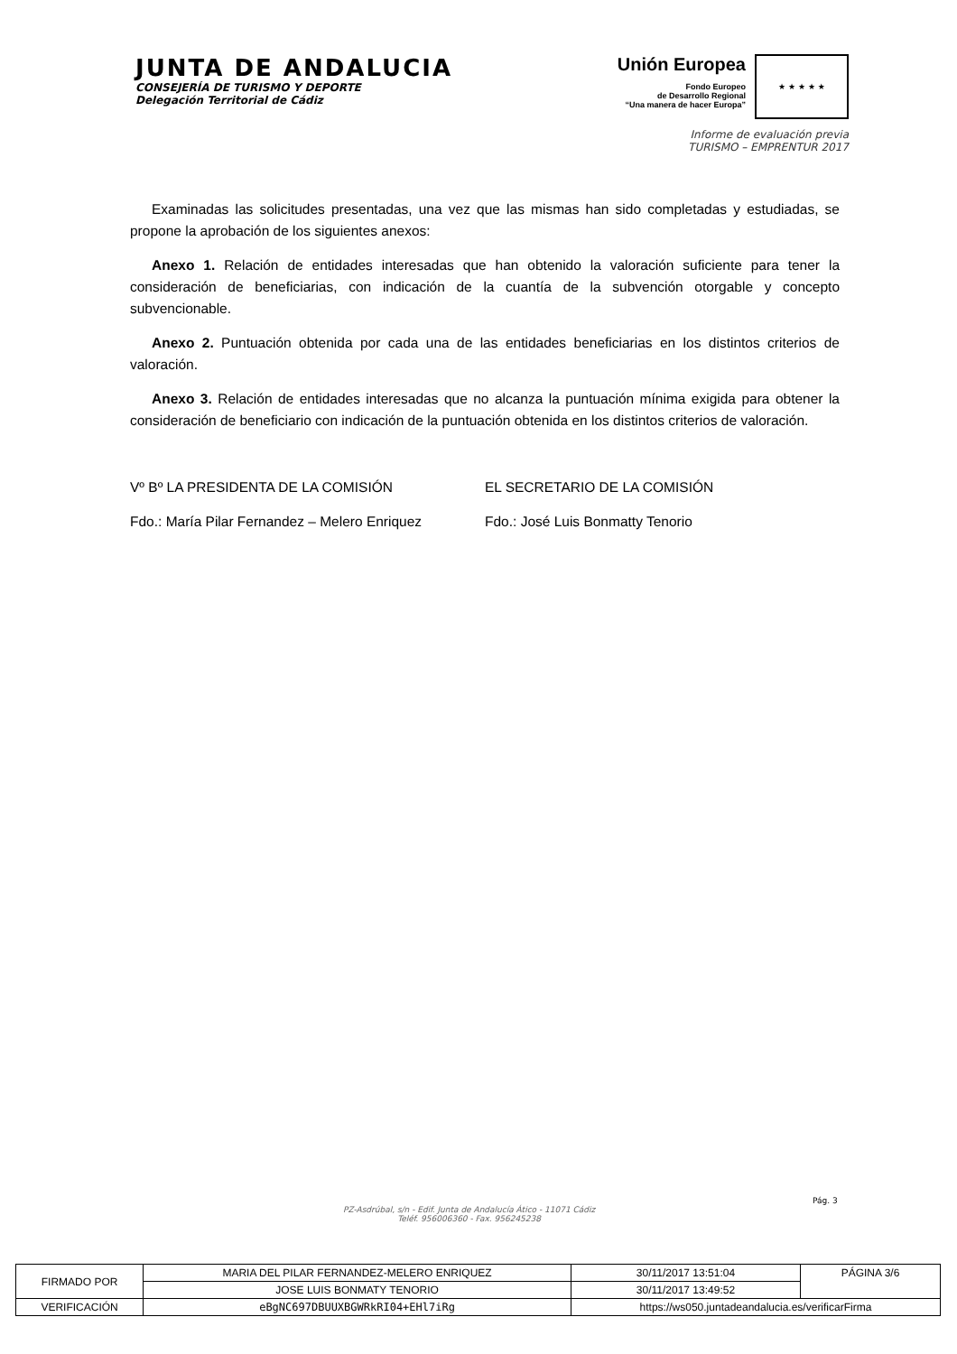JUNTA DE ANDALUCIA
CONSEJERÍA DE TURISMO Y DEPORTE
Delegación Territorial de Cádiz
Unión Europea
Fondo Europeo
de Desarrollo Regional
“Una manera de hacer Europa”
★ ★ ★ ★ ★
Informe de evaluación previa
TURISMO – EMPRENTUR 2017
Examinadas las solicitudes presentadas, una vez que las mismas han sido completadas y estudiadas, se propone la aprobación de los siguientes anexos:
Anexo 1. Relación de entidades interesadas que han obtenido la valoración suficiente para tener la consideración de beneficiarias, con indicación de la cuantía de la subvención otorgable y concepto subvencionable.
Anexo 2. Puntuación obtenida por cada una de las entidades beneficiarias en los distintos criterios de valoración.
Anexo 3. Relación de entidades interesadas que no alcanza la puntuación mínima exigida para obtener la consideración de beneficiario con indicación de la puntuación obtenida en los distintos criterios de valoración.
Vº Bº LA PRESIDENTA DE LA COMISIÓN
Fdo.: María Pilar Fernandez – Melero Enriquez
EL SECRETARIO DE LA COMISIÓN
Fdo.: José Luis Bonmatty Tenorio
Pág. 3
PZ-Asdrúbal, s/n - Edif. Junta de Andalucía Ático - 11071 Cádiz
Teléf. 956006360 - Fax. 956245238
| FIRMADO POR | MARIA DEL PILAR FERNANDEZ-MELERO ENRIQUEZ | | 30/11/2017 13:51:04 | PÁGINA 3/6 |
| | JOSE LUIS BONMATY TENORIO | | 30/11/2017 13:49:52 | |
| VERIFICACIÓN | eBgNC697DBUUXBGWRkRI04+EHl7iRg | https://ws050.juntadeandalucia.es/verificarFirma | | |